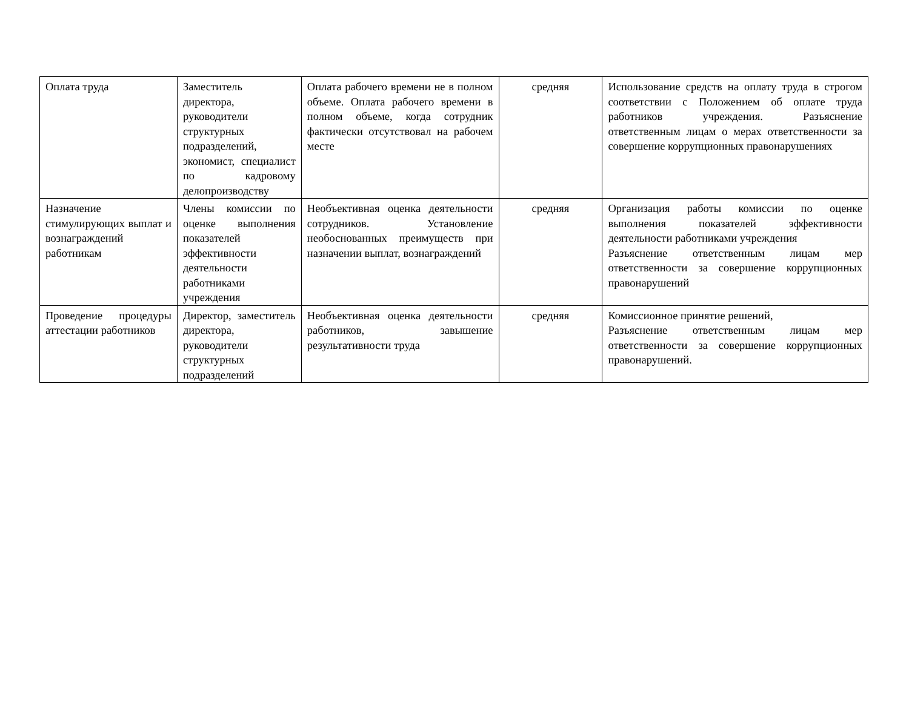| Оплата труда | Заместитель директора, руководители структурных подразделений, экономист, специалист по кадровому делопроизводству | Оплата рабочего времени не в полном объеме. Оплата рабочего времени в полном объеме, когда сотрудник фактически отсутствовал на рабочем месте | средняя | Использование средств на оплату труда в строгом соответствии с Положением об оплате труда работников учреждения. Разъяснение ответственным лицам о мерах ответственности за совершение коррупционных правонарушениях |
| Назначение стимулирующих выплат и вознаграждений работникам | Члены комиссии по оценке выполнения показателей эффективности деятельности работниками учреждения | Необъективная оценка деятельности сотрудников. Установление необоснованных преимуществ при назначении выплат, вознаграждений | средняя | Организация работы комиссии по оценке выполнения показателей эффективности деятельности работниками учреждения Разъяснение ответственным лицам мер ответственности за совершение коррупционных правонарушений |
| Проведение процедуры аттестации работников | Директор, заместитель директора, руководители структурных подразделений | Необъективная оценка деятельности работников, завышение результативности труда | средняя | Комиссионное принятие решений, Разъяснение ответственным лицам мер ответственности за совершение коррупционных правонарушений. |